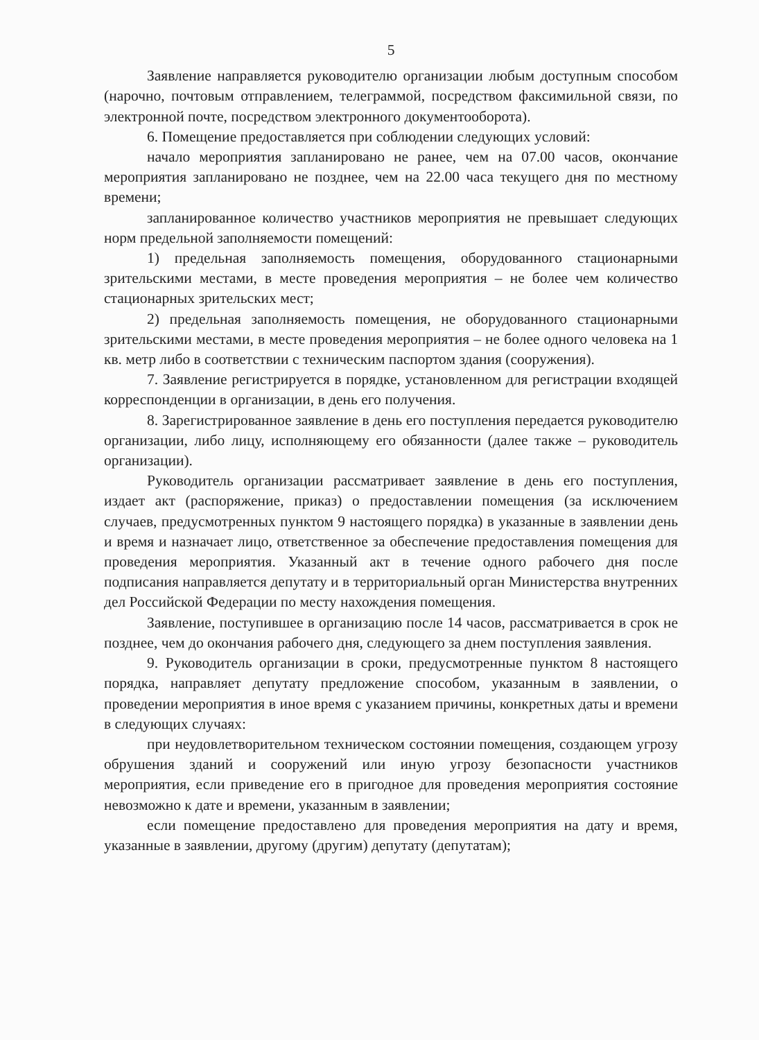5
Заявление направляется руководителю организации любым доступным способом (нарочно, почтовым отправлением, телеграммой, посредством факсимильной связи, по электронной почте, посредством электронного документооборота).
6. Помещение предоставляется при соблюдении следующих условий:
начало мероприятия запланировано не ранее, чем на 07.00 часов, окончание мероприятия запланировано не позднее, чем на 22.00 часа текущего дня по местному времени;
запланированное количество участников мероприятия не превышает следующих норм предельной заполняемости помещений:
1) предельная заполняемость помещения, оборудованного стационарными зрительскими местами, в месте проведения мероприятия – не более чем количество стационарных зрительских мест;
2) предельная заполняемость помещения, не оборудованного стационарными зрительскими местами, в месте проведения мероприятия – не более одного человека на 1 кв. метр либо в соответствии с техническим паспортом здания (сооружения).
7. Заявление регистрируется в порядке, установленном для регистрации входящей корреспонденции в организации, в день его получения.
8. Зарегистрированное заявление в день его поступления передается руководителю организации, либо лицу, исполняющему его обязанности (далее также – руководитель организации).
Руководитель организации рассматривает заявление в день его поступления, издает акт (распоряжение, приказ) о предоставлении помещения (за исключением случаев, предусмотренных пунктом 9 настоящего порядка) в указанные в заявлении день и время и назначает лицо, ответственное за обеспечение предоставления помещения для проведения мероприятия. Указанный акт в течение одного рабочего дня после подписания направляется депутату и в территориальный орган Министерства внутренних дел Российской Федерации по месту нахождения помещения.
Заявление, поступившее в организацию после 14 часов, рассматривается в срок не позднее, чем до окончания рабочего дня, следующего за днем поступления заявления.
9. Руководитель организации в сроки, предусмотренные пунктом 8 настоящего порядка, направляет депутату предложение способом, указанным в заявлении, о проведении мероприятия в иное время с указанием причины, конкретных даты и времени в следующих случаях:
при неудовлетворительном техническом состоянии помещения, создающем угрозу обрушения зданий и сооружений или иную угрозу безопасности участников мероприятия, если приведение его в пригодное для проведения мероприятия состояние невозможно к дате и времени, указанным в заявлении;
если помещение предоставлено для проведения мероприятия на дату и время, указанные в заявлении, другому (другим) депутату (депутатам);